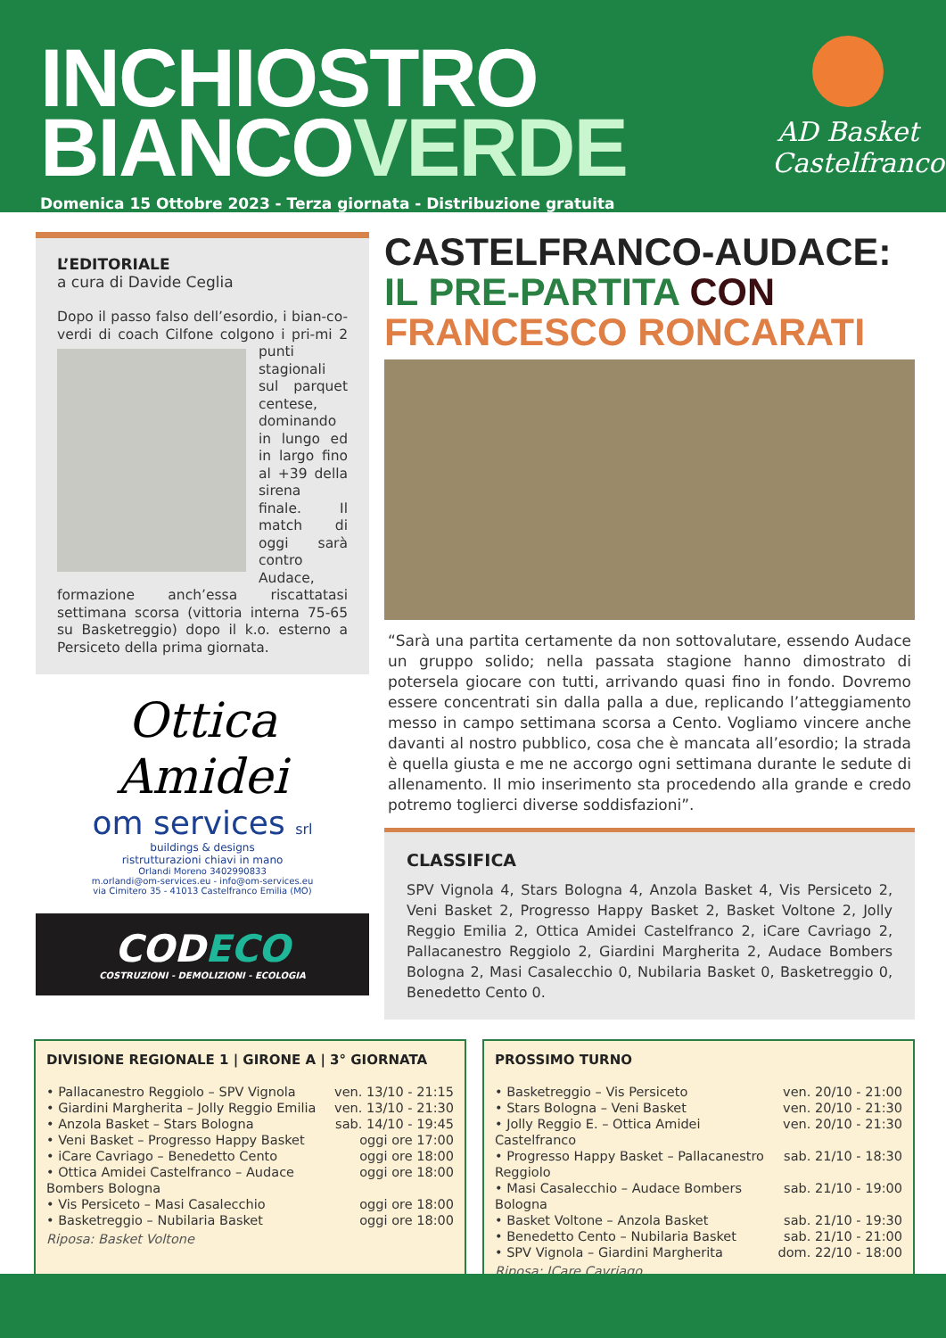INCHIOSTRO
BIANCOVERDE
Domenica 15 Ottobre 2023 - Terza giornata - Distribuzione gratuita
AD Basket Castelfranco
L’EDITORIALE
a cura di Davide Ceglia
Dopo il passo falso dell’esordio, i bian-co-verdi di coach Cilfone colgono i pri-
mi 2 punti stagionali sul parquet centese, dominando in lungo ed in largo fino al +39 della sirena finale. Il match di oggi sarà contro Audace, formazione anch’essa riscattatasi settimana scorsa (vittoria interna 75-65 su Basketreggio) dopo il k.o. esterno a Persiceto della prima giornata.
Ottica Amidei
om services srl
buildings & designs
ristrutturazioni chiavi in mano
Orlandi Moreno 3402990833
m.orlandi@om-services.eu - info@om-services.eu
via Cimitero 35 - 41013 Castelfranco Emilia (MO)
CODECO
COSTRUZIONI - DEMOLIZIONI - ECOLOGIA
CASTELFRANCO-AUDACE:
IL PRE-PARTITA CON
FRANCESCO RONCARATI
“Sarà una partita certamente da non sottovalutare, essendo Audace un gruppo solido; nella passata stagione hanno dimostrato di potersela giocare con tutti, arrivando quasi fino in fondo. Dovremo essere concentrati sin dalla palla a due, replicando l’atteggiamento messo in campo settimana scorsa a Cento. Vogliamo vincere anche davanti al nostro pubblico, cosa che è mancata all’esordio; la strada è quella giusta e me ne accorgo ogni settimana durante le sedute di allenamento. Il mio inserimento sta procedendo alla grande e credo potremo toglierci diverse soddisfazioni”.
CLASSIFICA
SPV Vignola 4, Stars Bologna 4, Anzola Basket 4, Vis Persiceto 2, Veni Basket 2, Progresso Happy Basket 2, Basket Voltone 2, Jolly Reggio Emilia 2, Ottica Amidei Castelfranco 2, iCare Cavriago 2, Pallacanestro Reggiolo 2, Giardini Margherita 2, Audace Bombers Bologna 2, Masi Casalecchio 0, Nubilaria Basket 0, Basketreggio 0, Benedetto Cento 0.
DIVISIONE REGIONALE 1 | GIRONE A | 3° GIORNATA
| • Pallacanestro Reggiolo – SPV Vignola | ven. 13/10 - 21:15 |
| • Giardini Margherita – Jolly Reggio Emilia | ven. 13/10 - 21:30 |
| • Anzola Basket – Stars Bologna | sab. 14/10 - 19:45 |
| • Veni Basket – Progresso Happy Basket | oggi ore 17:00 |
| • iCare Cavriago – Benedetto Cento | oggi ore 18:00 |
| • Ottica Amidei Castelfranco – Audace Bombers Bologna | oggi ore 18:00 |
| • Vis Persiceto – Masi Casalecchio | oggi ore 18:00 |
| • Basketreggio – Nubilaria Basket | oggi ore 18:00 |
Riposa: Basket Voltone
PROSSIMO TURNO
| • Basketreggio – Vis Persiceto | ven. 20/10 - 21:00 |
| • Stars Bologna – Veni Basket | ven. 20/10 - 21:30 |
| • Jolly Reggio E. – Ottica Amidei Castelfranco | ven. 20/10 - 21:30 |
| • Progresso Happy Basket – Pallacanestro Reggiolo | sab. 21/10 - 18:30 |
| • Masi Casalecchio – Audace Bombers Bologna | sab. 21/10 - 19:00 |
| • Basket Voltone – Anzola Basket | sab. 21/10 - 19:30 |
| • Benedetto Cento – Nubilaria Basket | sab. 21/10 - 21:00 |
| • SPV Vignola – Giardini Margherita | dom. 22/10 - 18:00 |
Riposa: ICare Cavriago